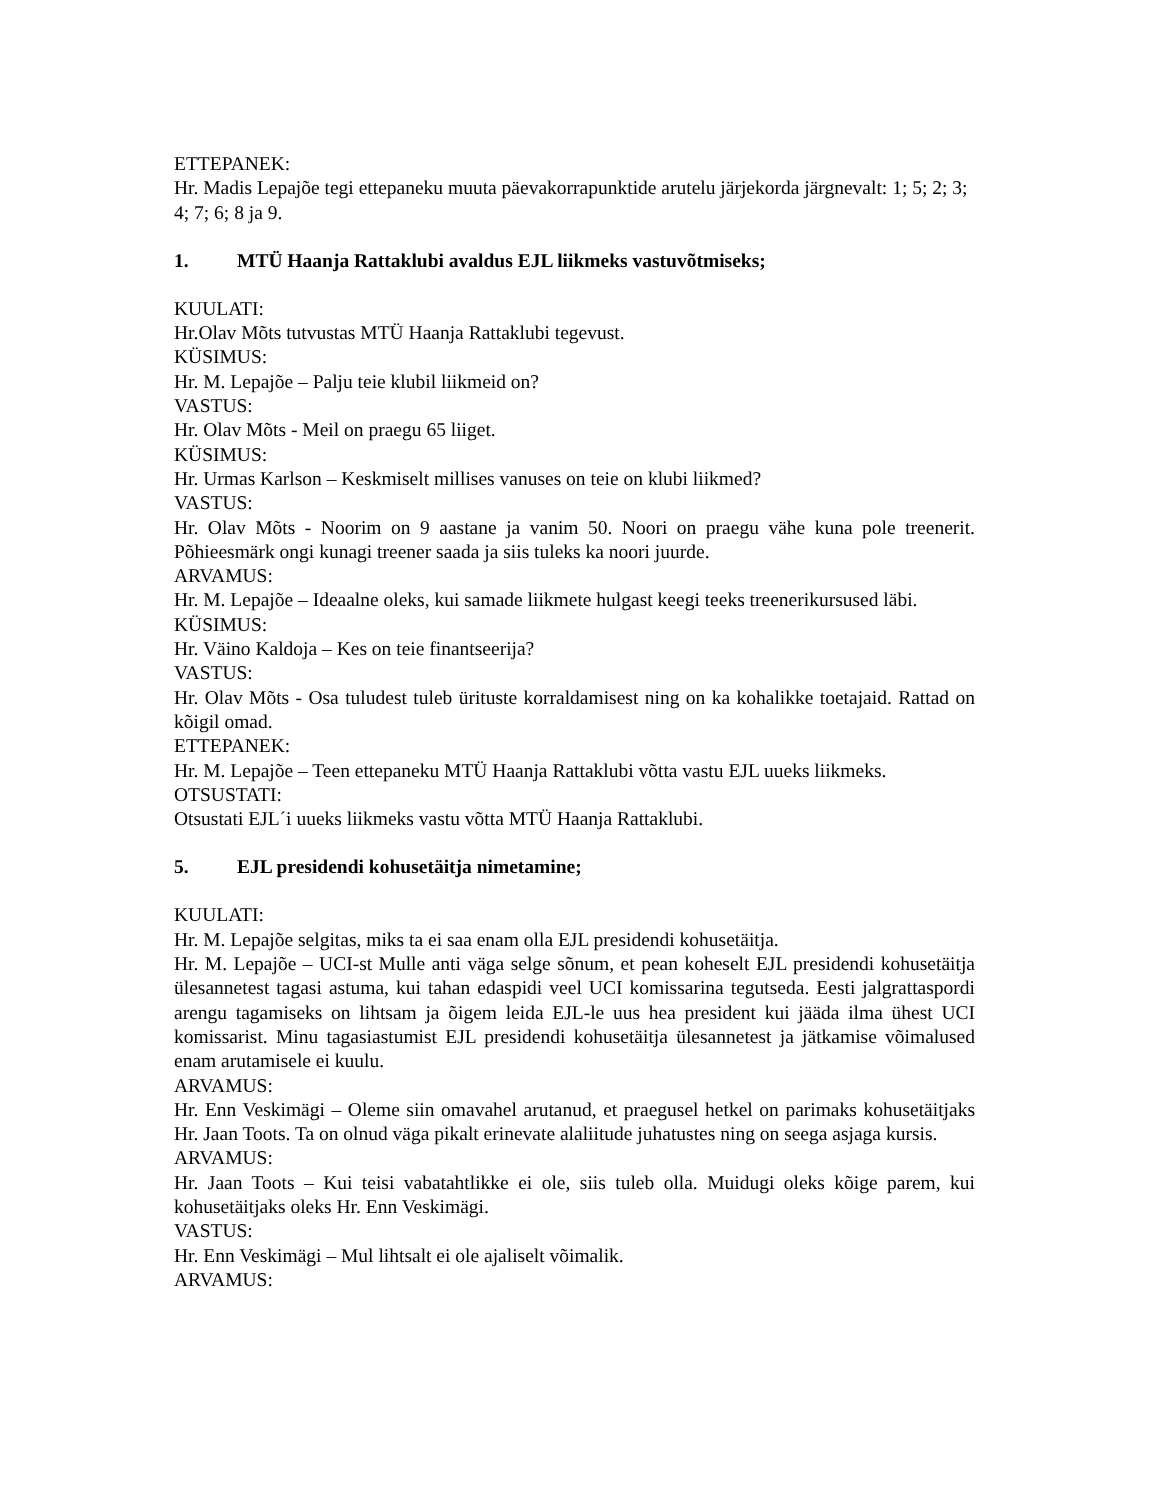ETTEPANEK:
Hr. Madis Lepajõe tegi ettepaneku muuta päevakorrapunktide arutelu järjekorda järgnevalt: 1; 5; 2; 3; 4; 7; 6; 8 ja 9.
1. MTÜ Haanja Rattaklubi avaldus EJL liikmeks vastuvõtmiseks;
KUULATI:
Hr.Olav Mõts tutvustas MTÜ Haanja Rattaklubi tegevust.
KÜSIMUS:
Hr. M. Lepajõe – Palju teie klubil liikmeid on?
VASTUS:
Hr. Olav Mõts - Meil on praegu 65 liiget.
KÜSIMUS:
Hr. Urmas Karlson – Keskmiselt millises vanuses on teie on klubi liikmed?
VASTUS:
Hr. Olav Mõts - Noorim on 9 aastane ja vanim 50. Noori on praegu vähe kuna pole treenerit. Põhieesmärk ongi kunagi treener saada ja siis tuleks ka noori juurde.
ARVAMUS:
Hr. M. Lepajõe – Ideaalne oleks, kui samade liikmete hulgast keegi teeks treenerikursused läbi.
KÜSIMUS:
Hr. Väino Kaldoja – Kes on teie finantseerija?
VASTUS:
Hr. Olav Mõts - Osa tuludest tuleb ürituste korraldamisest ning on ka kohalikke toetajaid. Rattad on kõigil omad.
ETTEPANEK:
Hr. M. Lepajõe – Teen ettepaneku MTÜ Haanja Rattaklubi võtta vastu EJL uueks liikmeks.
OTSUSTATI:
Otsustati EJL´i uueks liikmeks vastu võtta MTÜ Haanja Rattaklubi.
5. EJL presidendi kohusetäitja nimetamine;
KUULATI:
Hr. M. Lepajõe selgitas, miks ta ei saa enam olla EJL presidendi kohusetäitja.
Hr. M. Lepajõe – UCI-st Mulle anti väga selge sõnum, et pean koheselt EJL presidendi kohusetäitja ülesannetest tagasi astuma, kui tahan edaspidi veel UCI komissarina tegutseda. Eesti jalgrattaspordi arengu tagamiseks on lihtsam ja õigem leida EJL-le uus hea president kui jääda ilma ühest UCI komissarist. Minu tagasiastumist EJL presidendi kohusetäitja ülesannetest ja jätkamise võimalused enam arutamisele ei kuulu.
ARVAMUS:
Hr. Enn Veskimägi – Oleme siin omavahel arutanud, et praegusel hetkel on parimaks kohusetäitjaks Hr. Jaan Toots. Ta on olnud väga pikalt erinevate alaliitude juhatustes ning on seega asjaga kursis.
ARVAMUS:
Hr. Jaan Toots – Kui teisi vabatahtlikke ei ole, siis tuleb olla. Muidugi oleks kõige parem, kui kohusetäitjaks oleks Hr. Enn Veskimägi.
VASTUS:
Hr. Enn Veskimägi – Mul lihtsalt ei ole ajaliselt võimalik.
ARVAMUS: